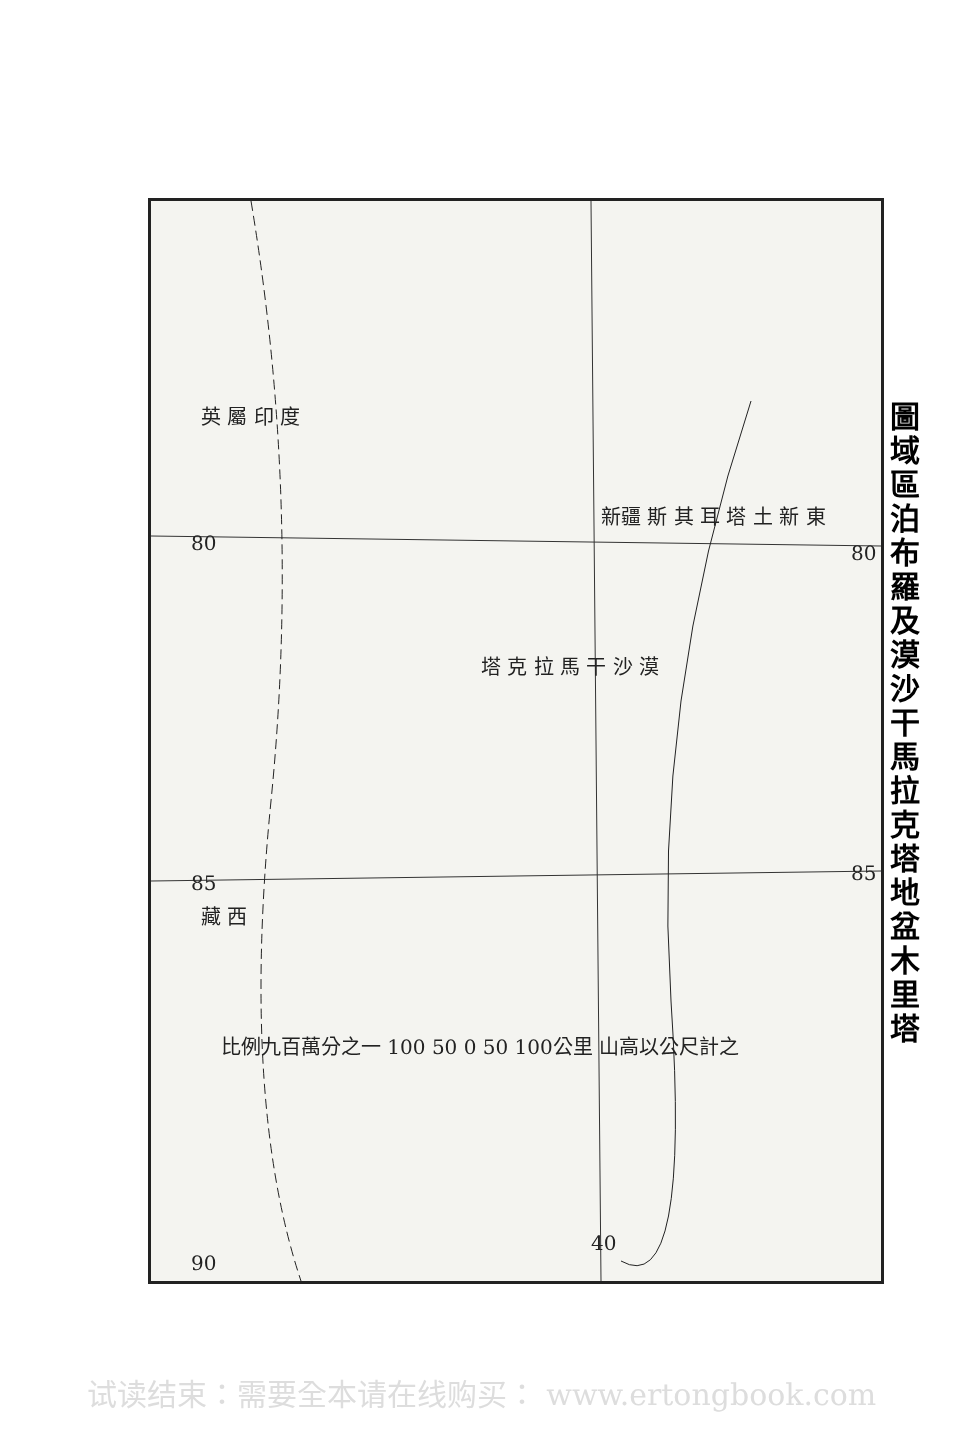圖域區泊布羅及漠沙干馬拉克塔 地盆木里塔
80 80
85 85
40
90
新疆 斯 其 耳 塔 土 新 東
塔 克 拉 馬 干 沙 漠
英 屬 印 度
藏 西
比例九百萬分之一 100 50 0 50 100公里 山高以公尺計之
试读结束：需要全本请在线购买： www.ertongbook.com